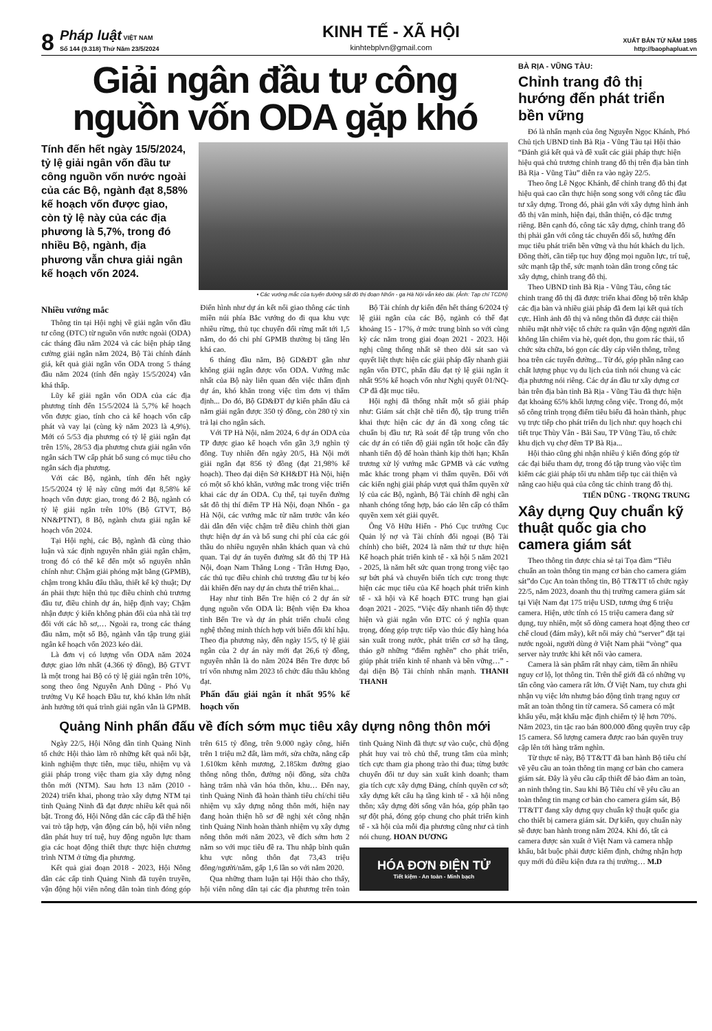8 Pháp luật VIỆT NAM
Số 144 (9.318) Thứ Năm 23/5/2024
KINH TẾ - XÃ HỘI
kinhtebplvn@gmail.com
XUẤT BẢN TỪ NĂM 1985
http://baophapluat.vn
Giải ngân đầu tư công nguồn vốn ODA gặp khó
Tính đến hết ngày 15/5/2024, tỷ lệ giải ngân vốn đầu tư công nguồn vốn nước ngoài của các Bộ, ngành đạt 8,58% kế hoạch vốn được giao, còn tỷ lệ này của các địa phương là 5,7%, trong đó nhiều Bộ, ngành, địa phương vẫn chưa giải ngân kế hoạch vốn 2024.
• Các vướng mắc của tuyến đường sắt đô thị đoạn Nhổn - ga Hà Nội vẫn kéo dài. (Ảnh: Tạp chí TCDN)
Nhiều vướng mắc
Thông tin tại Hội nghị về giải ngân vốn đầu tư công (ĐTC) từ nguồn vốn nước ngoài (ODA) các tháng đầu năm 2024 và các biện pháp tăng cường giải ngân năm 2024, Bộ Tài chính đánh giá, kết quả giải ngân vốn ODA trong 5 tháng đầu năm 2024 (tính đến ngày 15/5/2024) vẫn khá thấp.
Lũy kế giải ngân vốn ODA của các địa phương tính đến 15/5/2024 là 5,7% kế hoạch vốn được giao, tính cho cả kế hoạch vốn cấp phát và vay lại (cùng kỳ năm 2023 là 4,9%). Mới có 5/53 địa phương có tỷ lệ giải ngân đạt trên 15%, 28/53 địa phương chưa giải ngân vốn ngân sách TW cấp phát bổ sung có mục tiêu cho ngân sách địa phương.
Với các Bộ, ngành, tính đến hết ngày 15/5/2024 tỷ lệ này cũng mới đạt 8,58% kế hoạch vốn được giao, trong đó 2 Bộ, ngành có tỷ lệ giải ngân trên 10% (Bộ GTVT, Bộ NN&PTNT), 8 Bộ, ngành chưa giải ngân kế hoạch vốn 2024.
Tại Hội nghị, các Bộ, ngành đã cùng thảo luận và xác định nguyên nhân giải ngân chậm, trong đó có thể kể đến một số nguyên nhân chính như: Chậm giải phóng mặt bằng (GPMB), chậm trong khâu đấu thầu, thiết kế kỹ thuật; Dự án phải thực hiện thủ tục điều chỉnh chủ trương đầu tư, điều chỉnh dự án, hiệp định vay; Chậm nhận được ý kiến không phản đối của nhà tài trợ đối với các hồ sơ,… Ngoài ra, trong các tháng đầu năm, một số Bộ, ngành vẫn tập trung giải ngân kế hoạch vốn 2023 kéo dài.
Là đơn vị có lượng vốn ODA năm 2024 được giao lớn nhất (4.366 tỷ đồng), Bộ GTVT là một trong hai Bộ có tỷ lệ giải ngân trên 10%, song theo ông Nguyễn Anh Dũng - Phó Vụ trưởng Vụ Kế hoạch Đầu tư, khó khăn lớn nhất ảnh hưởng tới quá trình giải ngân vẫn là GPMB. Điển hình như dự án kết nối giao thông các tỉnh miền núi phía Bắc vướng do đi qua khu vực nhiều rừng, thủ tục chuyển đổi rừng mất tới 1,5 năm, do đó chi phí GPMB thường bị tăng lên khá cao.
6 tháng đầu năm, Bộ GD&ĐT gần như không giải ngân được vốn ODA. Vướng mắc nhất của Bộ này liên quan đến việc thẩm định dự án, khó khăn trong việc tìm đơn vị thẩm định... Do đó, Bộ GD&ĐT dự kiến phấn đấu cả năm giải ngân được 350 tỷ đồng, còn 280 tỷ xin trả lại cho ngân sách.
Với TP Hà Nội, năm 2024, 6 dự án ODA của TP được giao kế hoạch vốn gần 3,9 nghìn tỷ đồng. Tuy nhiên đến ngày 20/5, Hà Nội mới giải ngân đạt 856 tỷ đồng (đạt 21,98% kế hoạch). Theo đại diện Sở KH&ĐT Hà Nội, hiện có một số khó khăn, vướng mắc trong việc triển khai các dự án ODA. Cụ thể, tại tuyến đường sắt đô thị thí điểm TP Hà Nội, đoạn Nhổn - ga Hà Nội, các vướng mắc từ năm trước vẫn kéo dài dẫn đến việc chậm trễ điều chỉnh thời gian thực hiện dự án và bổ sung chi phí của các gói thầu do nhiều nguyên nhân khách quan và chủ quan. Tại dự án tuyến đường sắt đô thị TP Hà Nội, đoạn Nam Thăng Long - Trần Hưng Đạo, các thủ tục điều chỉnh chủ trương đầu tư bị kéo dài khiến đến nay dự án chưa thể triển khai...
Hay như tỉnh Bến Tre hiện có 2 dự án sử dụng nguồn vốn ODA là: Bệnh viện Đa khoa tỉnh Bến Tre và dự án phát triển chuỗi công nghệ thông minh thích hợp với biến đổi khí hậu. Theo địa phương này, đến ngày 15/5, tỷ lệ giải ngân của 2 dự án này mới đạt 26,6 tỷ đồng, nguyên nhân là do năm 2024 Bến Tre được bố trí vốn nhưng năm 2023 tổ chức đấu thầu không đạt.
Phấn đấu giải ngân ít nhất 95% kế hoạch vốn
Bộ Tài chính dự kiến đến hết tháng 6/2024 tỷ lệ giải ngân của các Bộ, ngành có thể đạt khoảng 15 - 17%, ở mức trung bình so với cùng kỳ các năm trong giai đoạn 2021 - 2023. Hội nghị cũng thống nhất sẽ theo dõi sát sao và quyết liệt thực hiện các giải pháp đẩy nhanh giải ngân vốn ĐTC, phấn đấu đạt tỷ lệ giải ngân ít nhất 95% kế hoạch vốn như Nghị quyết 01/NQ-CP đã đặt mục tiêu.
Hội nghị đã thống nhất một số giải pháp như: Giám sát chặt chẽ tiến độ, tập trung triển khai thực hiện các dự án đã xong công tác chuẩn bị đầu tư; Rà soát để tập trung vốn cho các dự án có tiến độ giải ngân tốt hoặc cần đẩy nhanh tiến độ để hoàn thành kịp thời hạn; Khẩn trương xử lý vướng mắc GPMB và các vướng mắc khác trong phạm vi thẩm quyền. Đối với các kiến nghị giải pháp vượt quá thẩm quyền xử lý của các Bộ, ngành, Bộ Tài chính đề nghị cần nhanh chóng tổng hợp, báo cáo lên cấp có thẩm quyền xem xét giải quyết.
Ông Võ Hữu Hiển - Phó Cục trưởng Cục Quản lý nợ và Tài chính đối ngoại (Bộ Tài chính) cho biết, 2024 là năm thứ tư thực hiện Kế hoạch phát triển kinh tế - xã hội 5 năm 2021 - 2025, là năm hết sức quan trọng trong việc tạo sự bứt phá và chuyển biến tích cực trong thực hiện các mục tiêu của Kế hoạch phát triển kinh tế - xã hội và Kế hoạch ĐTC trung hạn giai đoạn 2021 - 2025. “Việc đẩy nhanh tiến độ thực hiện và giải ngân vốn ĐTC có ý nghĩa quan trọng, đóng góp trực tiếp vào thúc đẩy hàng hóa sản xuất trong nước, phát triển cơ sở hạ tầng, tháo gỡ những “điểm nghẽn” cho phát triển, giúp phát triển kinh tế nhanh và bền vững…” - đại diện Bộ Tài chính nhấn mạnh. THANH THANH
Quảng Ninh phấn đấu về đích sớm mục tiêu xây dựng nông thôn mới
Ngày 22/5, Hội Nông dân tỉnh Quảng Ninh tổ chức Hội thảo làm rõ những kết quả nổi bật, kinh nghiệm thực tiễn, mục tiêu, nhiệm vụ và giải pháp trong việc tham gia xây dựng nông thôn mới (NTM). Sau hơn 13 năm (2010 - 2024) triển khai, phong trào xây dựng NTM tại tỉnh Quảng Ninh đã đạt được nhiều kết quả nổi bật. Trong đó, Hội Nông dân các cấp đã thể hiện vai trò tập hợp, vận động cán bộ, hội viên nông dân phát huy trí tuệ, huy động nguồn lực tham gia các hoạt động thiết thực thực hiện chương trình NTM ở từng địa phương.
Kết quả giai đoạn 2018 - 2023, Hội Nông dân các cấp tỉnh Quảng Ninh đã tuyên truyền, vận động hội viên nông dân toàn tỉnh đóng góp trên 615 tỷ đồng, trên 9.000 ngày công, hiến trên 1 triệu m2 đất, làm mới, sửa chữa, nâng cấp 1.610km kênh mương, 2.185km đường giao thông nông thôn, đường nội đồng, sửa chữa hàng trăm nhà văn hóa thôn, khu… Đến nay, tỉnh Quảng Ninh đã hoàn thành tiêu chí/chỉ tiêu nhiệm vụ xây dựng nông thôn mới, hiện nay đang hoàn thiện hồ sơ đề nghị xét công nhận tỉnh Quảng Ninh hoàn thành nhiệm vụ xây dựng nông thôn mới năm 2023, về đích sớm hơn 2 năm so với mục tiêu đề ra. Thu nhập bình quân khu vực nông thôn đạt 73,43 triệu đồng/người/năm, gấp 1,6 lần so với năm 2020.
Qua những tham luận tại Hội thảo cho thấy, hội viên nông dân tại các địa phương trên toàn tỉnh Quảng Ninh đã thực sự vào cuộc, chủ động phát huy vai trò chủ thể, trung tâm của mình; tích cực tham gia phong trào thi đua; từng bước chuyển đổi tư duy sản xuất kinh doanh; tham gia tích cực xây dựng Đảng, chính quyền cơ sở; xây dựng kết cấu hạ tầng kinh tế - xã hội nông thôn; xây dựng đời sống văn hóa, góp phần tạo sự đột phá, đóng góp chung cho phát triển kinh tế - xã hội của mỗi địa phương cũng như cả tỉnh nói chung. HOAN DƯƠNG
HÓA ĐƠN ĐIỆN TỬ
Tiết kiệm - An toàn - Minh bạch
BÀ RỊA - VŨNG TÀU:
Chỉnh trang đô thị hướng đến phát triển bền vững
Đó là nhấn mạnh của ông Nguyễn Ngọc Khánh, Phó Chủ tịch UBND tỉnh Bà Rịa - Vũng Tàu tại Hội thảo “Đánh giá kết quả và đề xuất các giải pháp thực hiện hiệu quả chủ trương chỉnh trang đô thị trên địa bàn tỉnh Bà Rịa - Vũng Tàu” diễn ra vào ngày 22/5.
Theo ông Lê Ngọc Khánh, để chỉnh trang đô thị đạt hiệu quả cao cần thực hiện song song với công tác đầu tư xây dựng. Trong đó, phải gắn với xây dựng hình ảnh đô thị văn minh, hiện đại, thân thiện, có đặc trưng riêng. Bên cạnh đó, công tác xây dựng, chỉnh trang đô thị phải gắn với công tác chuyển đổi số, hướng đến mục tiêu phát triển bền vững và thu hút khách du lịch. Đồng thời, cần tiếp tục huy động mọi nguồn lực, trí tuệ, sức mạnh tập thể, sức mạnh toàn dân trong công tác xây dựng, chỉnh trang đô thị.
Theo UBND tỉnh Bà Rịa - Vũng Tàu, công tác chỉnh trang đô thị đã được triển khai đồng bộ trên khắp các địa bàn và nhiều giải pháp đã đem lại kết quả tích cực. Hình ảnh đô thị và nông thôn đã được cải thiện nhiều mặt nhờ việc tổ chức ra quân vận động người dân không lấn chiếm vỉa hè, quét dọn, thu gom rác thải, tổ chức sửa chữa, bó gọn các dây cáp viễn thông, trồng hoa trên các tuyến đường... Từ đó, góp phần nâng cao chất lượng phục vụ du lịch của tỉnh nói chung và các địa phương nói riêng. Các dự án đầu tư xây dựng cơ bản trên địa bàn tỉnh Bà Rịa - Vũng Tàu đã thực hiện đạt khoảng 65% khối lượng công việc. Trong đó, một số công trình trọng điểm tiêu biểu đã hoàn thành, phục vụ trực tiếp cho phát triển du lịch như: quy hoạch chi tiết trục Thùy Vân - Bãi Sau, TP Vũng Tàu, tổ chức khu dịch vụ chợ đêm TP Bà Rịa...
Hội thảo cũng ghi nhận nhiều ý kiến đóng góp từ các đại biểu tham dự, trong đó tập trung vào việc tìm kiếm các giải pháp tối ưu nhằm tiếp tục cải thiện và nâng cao hiệu quả của công tác chỉnh trang đô thị.
TIẾN DŨNG - TRỌNG TRUNG
Xây dựng Quy chuẩn kỹ thuật quốc gia cho camera giám sát
Theo thông tin được chia sẻ tại Tọa đàm “Tiêu chuẩn an toàn thông tin mạng cơ bản cho camera giám sát”do Cục An toàn thông tin, Bộ TT&TT tổ chức ngày 22/5, năm 2023, doanh thu thị trường camera giám sát tại Việt Nam đạt 175 triệu USD, tương ứng 6 triệu camera. Hiện, ước tính có 15 triệu camera đang sử dụng, tuy nhiên, một số dòng camera hoạt động theo cơ chế cloud (đám mây), kết nối máy chủ “server” đặt tại nước ngoài, người dùng ở Việt Nam phải “vòng” qua server này trước khi kết nối vào camera.
Camera là sản phẩm rất nhạy cảm, tiềm ẩn nhiều nguy cơ lộ, lọt thông tin. Trên thế giới đã có những vụ tấn công vào camera rất lớn. Ở Việt Nam, tuy chưa ghi nhận vụ việc lớn nhưng báo động tình trạng nguy cơ mất an toàn thông tin từ camera. Số camera có mật khẩu yếu, mật khẩu mặc định chiếm tỷ lệ hơn 70%. Năm 2023, tin tặc rao bán 800.000 đồng quyền truy cập 15 camera. Số lượng camera được rao bán quyền truy cập lên tới hàng trăm nghìn.
Từ thực tế này, Bộ TT&TT đã ban hành Bộ tiêu chí về yêu cầu an toàn thông tin mạng cơ bản cho camera giám sát. Đây là yêu cầu cấp thiết để bảo đảm an toàn, an ninh thông tin. Sau khi Bộ Tiêu chí về yêu cầu an toàn thông tin mạng cơ bản cho camera giám sát, Bộ TT&TT đang xây dựng quy chuẩn kỹ thuật quốc gia cho thiết bị camera giám sát. Dự kiến, quy chuẩn này sẽ được ban hành trong năm 2024. Khi đó, tất cả camera được sản xuất ở Việt Nam và camera nhập khẩu, bắt buộc phải được kiểm định, chứng nhận hợp quy mới đủ điều kiện đưa ra thị trường… M.D